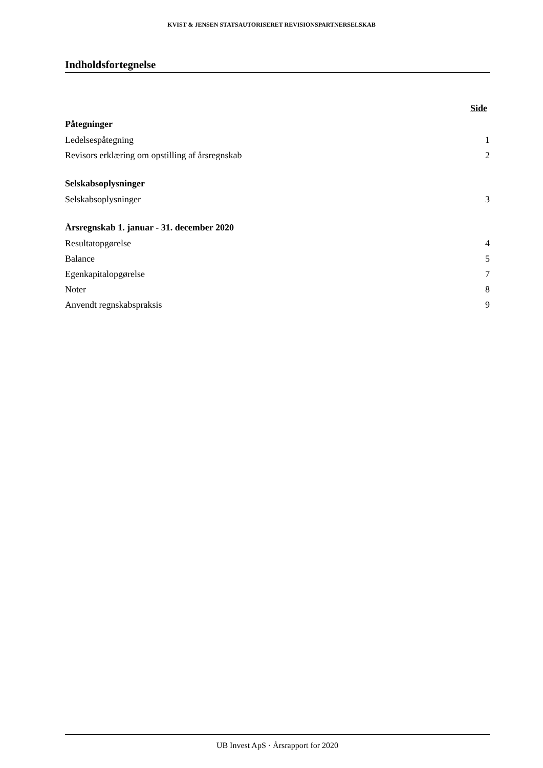KVIST & JENSEN STATSAUTORISERET REVISIONSPARTNERSELSKAB
Indholdsfortegnelse
| | Side |
| Påtegninger | |
| Ledelsespåtegning | 1 |
| Revisors erklæring om opstilling af årsregnskab | 2 |
| Selskabsoplysninger | |
| Selskabsoplysninger | 3 |
| Årsregnskab 1. januar - 31. december 2020 | |
| Resultatopgørelse | 4 |
| Balance | 5 |
| Egenkapitalopgørelse | 7 |
| Noter | 8 |
| Anvendt regnskabspraksis | 9 |
UB Invest ApS · Årsrapport for 2020